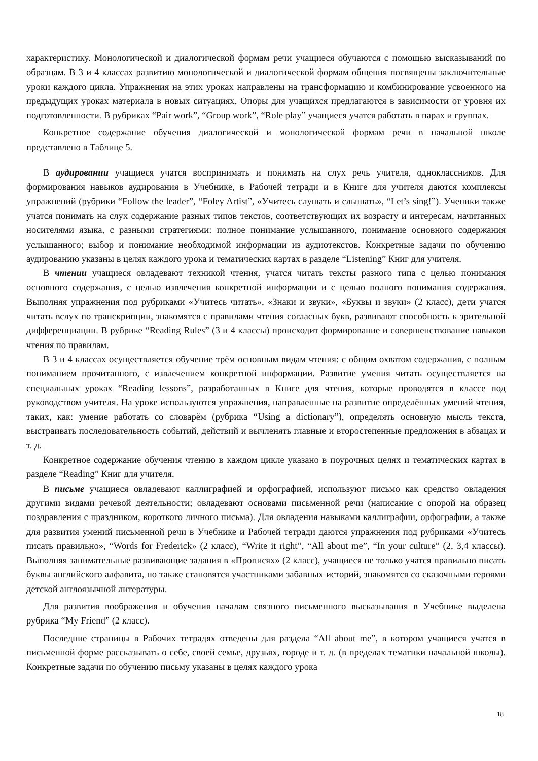характеристику. Монологической и диалогической формам речи учащиеся обучаются с помощью высказываний по образцам. В 3 и 4 классах развитию монологической и диалогической формам общения посвящены заключительные уроки каждого цикла. Упражнения на этих уроках направлены на трансформацию и комбинирование усвоенного на предыдущих уроках материала в новых ситуациях. Опоры для учащихся предлагаются в зависимости от уровня их подготовленности. В рубриках “Pair work”, “Group work”, “Role play” учащиеся учатся работать в парах и группах.
Конкретное содержание обучения диалогической и монологической формам речи в начальной школе представлено в Таблице 5.
В аудировании учащиеся учатся воспринимать и понимать на слух речь учителя, одноклассников. Для формирования навыков аудирования в Учебнике, в Рабочей тетради и в Книге для учителя даются комплексы упражнений (рубрики “Follow the leader”, “Foley Artist”, «Учитесь слушать и слышать», “Let’s sing!”). Ученики также учатся понимать на слух содержание разных типов текстов, соответствующих их возрасту и интересам, начитанных носителями языка, с разными стратегиями: полное понимание услышанного, понимание основного содержания услышанного; выбор и понимание необходимой информации из аудиотекстов. Конкретные задачи по обучению аудированию указаны в целях каждого урока и тематических картах в разделе “Listening” Книг для учителя.
В чтении учащиеся овладевают техникой чтения, учатся читать тексты разного типа с целью понимания основного содержания, с целью извлечения конкретной информации и с целью полного понимания содержания. Выполняя упражнения под рубриками «Учитесь читать», «Знаки и звуки», «Буквы и звуки» (2 класс), дети учатся читать вслух по транскрипции, знакомятся с правилами чтения согласных букв, развивают способность к зрительной дифференциации. В рубрике “Reading Rules” (3 и 4 классы) происходит формирование и совершенствование навыков чтения по правилам.
В 3 и 4 классах осуществляется обучение трём основным видам чтения: с общим охватом содержания, с полным пониманием прочитанного, с извлечением конкретной информации. Развитие умения читать осуществляется на специальных уроках “Reading lessons”, разработанных в Книге для чтения, которые проводятся в классе под руководством учителя. На уроке используются упражнения, направленные на развитие определённых умений чтения, таких, как: умение работать со словарём (рубрика “Using a dictionary”), определять основную мысль текста, выстраивать последовательность событий, действий и вычленять главные и второстепенные предложения в абзацах и т. д.
Конкретное содержание обучения чтению в каждом цикле указано в поурочных целях и тематических картах в разделе “Reading” Книг для учителя.
В письме учащиеся овладевают каллиграфией и орфографией, используют письмо как средство овладения другими видами речевой деятельности; овладевают основами письменной речи (написание с опорой на образец поздравления с праздником, короткого личного письма). Для овладения навыками каллиграфии, орфографии, а также для развития умений письменной речи в Учебнике и Рабочей тетради даются упражнения под рубриками «Учитесь писать правильно», “Words for Frederick» (2 класс), “Write it right”, “All about me”, “In your culture” (2, 3,4 классы). Выполняя занимательные развивающие задания в «Прописях» (2 класс), учащиеся не только учатся правильно писать буквы английского алфавита, но также становятся участниками забавных историй, знакомятся со сказочными героями детской англоязычной литературы.
Для развития воображения и обучения началам связного письменного высказывания в Учебнике выделена рубрика “My Friend” (2 класс).
Последние страницы в Рабочих тетрадях отведены для раздела “All about me”, в котором учащиеся учатся в письменной форме рассказывать о себе, своей семье, друзьях, городе и т. д. (в пределах тематики начальной школы). Конкретные задачи по обучению письму указаны в целях каждого урока
18